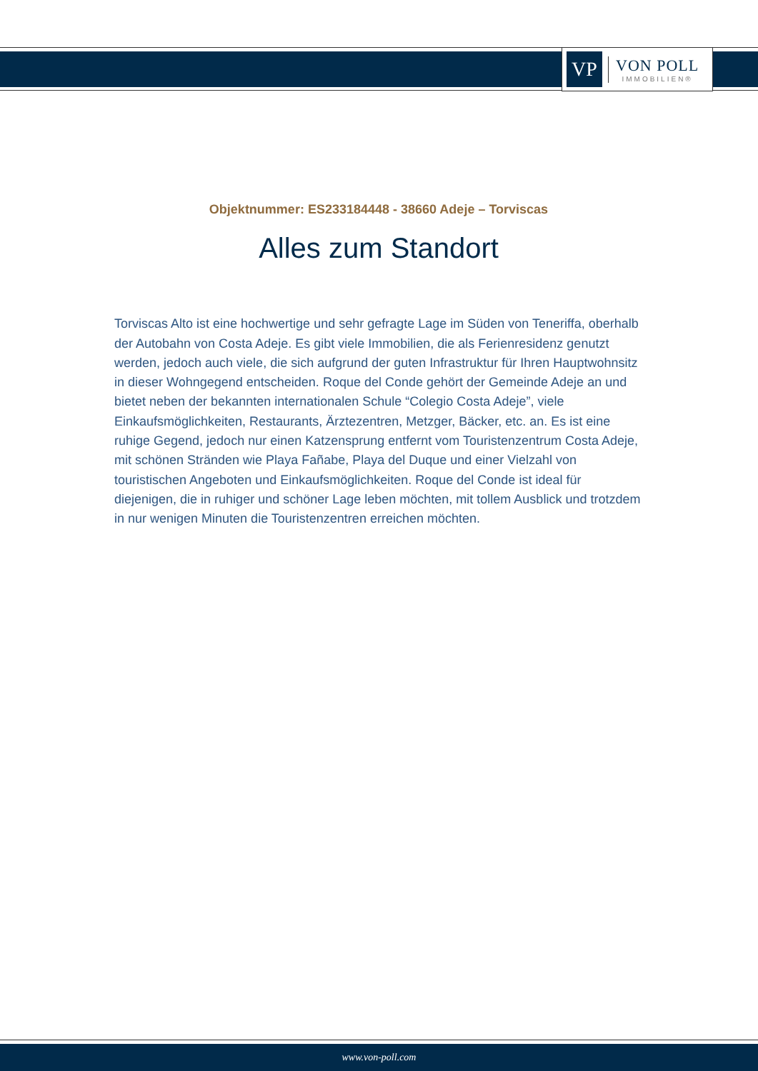VP
VON POLL
IMMOBILIEN®
Objektnummer: ES233184448 - 38660 Adeje – Torviscas
Alles zum Standort
Torviscas Alto ist eine hochwertige und sehr gefragte Lage im Süden von Teneriffa, oberhalb der Autobahn von Costa Adeje. Es gibt viele Immobilien, die als Ferienresidenz genutzt werden, jedoch auch viele, die sich aufgrund der guten Infrastruktur für Ihren Hauptwohnsitz in dieser Wohngegend entscheiden. Roque del Conde gehört der Gemeinde Adeje an und bietet neben der bekannten internationalen Schule “Colegio Costa Adeje”, viele Einkaufsmöglichkeiten, Restaurants, Ärztezentren, Metzger, Bäcker, etc. an. Es ist eine ruhige Gegend, jedoch nur einen Katzensprung entfernt vom Touristenzentrum Costa Adeje, mit schönen Stränden wie Playa Fañabe, Playa del Duque und einer Vielzahl von touristischen Angeboten und Einkaufsmöglichkeiten. Roque del Conde ist ideal für diejenigen, die in ruhiger und schöner Lage leben möchten, mit tollem Ausblick und trotzdem in nur wenigen Minuten die Touristenzentren erreichen möchten.
www.von-poll.com